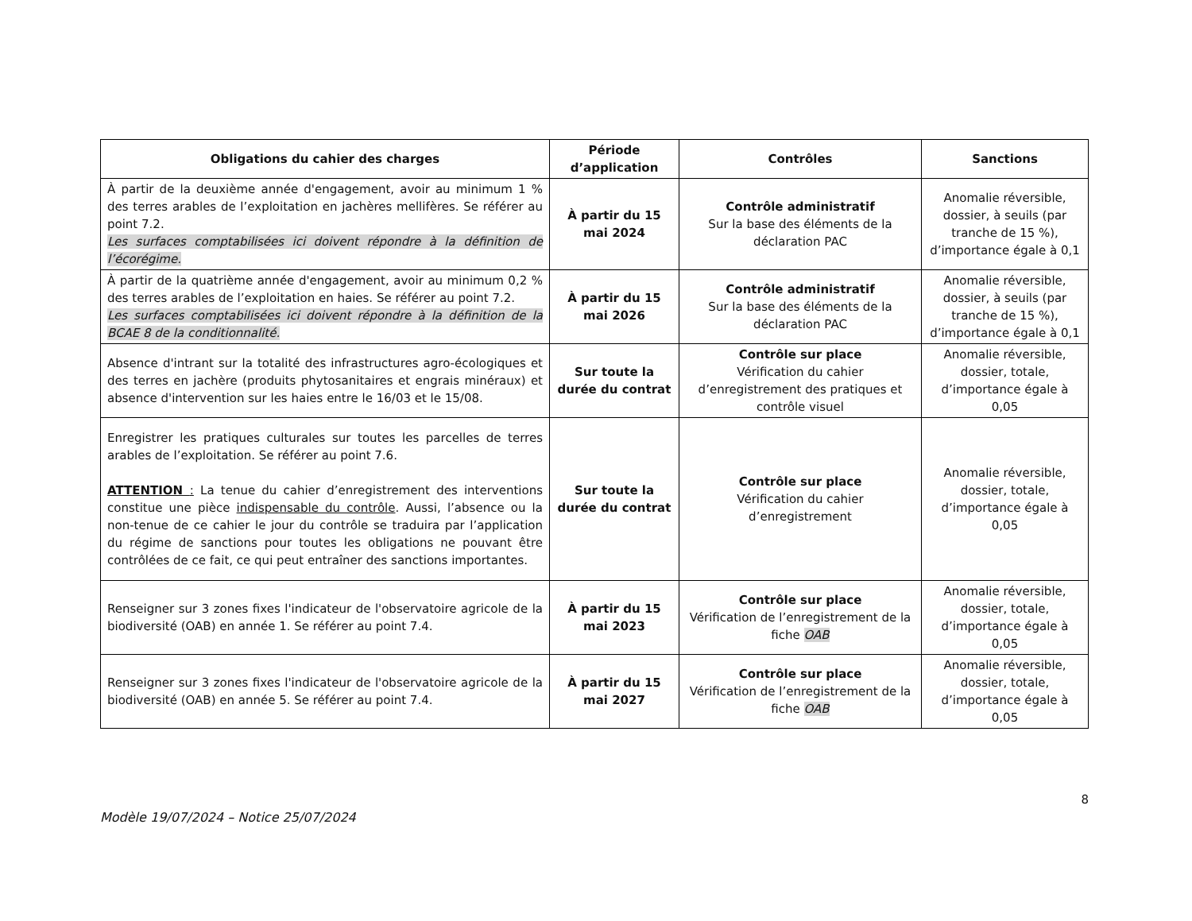| Obligations du cahier des charges | Période d’application | Contrôles | Sanctions |
| --- | --- | --- | --- |
| À partir de la deuxième année d'engagement, avoir au minimum 1 % des terres arables de l’exploitation en jachères mellifères. Se référer au point 7.2. Les surfaces comptabilisées ici doivent répondre à la définition de l’écorégime. | À partir du 15 mai 2024 | Contrôle administratif Sur la base des éléments de la déclaration PAC | Anomalie réversible, dossier, à seuils (par tranche de 15 %), d’importance égale à 0,1 |
| À partir de la quatrième année d'engagement, avoir au minimum 0,2 % des terres arables de l’exploitation en haies. Se référer au point 7.2. Les surfaces comptabilisées ici doivent répondre à la définition de la BCAE 8 de la conditionnalité. | À partir du 15 mai 2026 | Contrôle administratif Sur la base des éléments de la déclaration PAC | Anomalie réversible, dossier, à seuils (par tranche de 15 %), d’importance égale à 0,1 |
| Absence d'intrant sur la totalité des infrastructures agro-écologiques et des terres en jachère (produits phytosanitaires et engrais minéraux) et absence d'intervention sur les haies entre le 16/03 et le 15/08. | Sur toute la durée du contrat | Contrôle sur place Vérification du cahier d’enregistrement des pratiques et contrôle visuel | Anomalie réversible, dossier, totale, d’importance égale à 0,05 |
| Enregistrer les pratiques culturales sur toutes les parcelles de terres arables de l’exploitation. Se référer au point 7.6. ATTENTION : La tenue du cahier d’enregistrement des interventions constitue une pièce indispensable du contrôle . Aussi, l’absence ou la non-tenue de ce cahier le jour du contrôle se traduira par l’application du régime de sanctions pour toutes les obligations ne pouvant être contrôlées de ce fait, ce qui peut entraîner des sanctions importantes. | Sur toute la durée du contrat | Contrôle sur place Vérification du cahier d’enregistrement | Anomalie réversible, dossier, totale, d’importance égale à 0,05 |
| Renseigner sur 3 zones fixes l'indicateur de l'observatoire agricole de la biodiversité (OAB) en année 1. Se référer au point 7.4. | À partir du 15 mai 2023 | Contrôle sur place Vérification de l’enregistrement de la fiche OAB | Anomalie réversible, dossier, totale, d’importance égale à 0,05 |
| Renseigner sur 3 zones fixes l'indicateur de l'observatoire agricole de la biodiversité (OAB) en année 5. Se référer au point 7.4. | À partir du 15 mai 2027 | Contrôle sur place Vérification de l’enregistrement de la fiche OAB | Anomalie réversible, dossier, totale, d’importance égale à 0,05 |
8
Modèle 19/07/2024 – Notice 25/07/2024